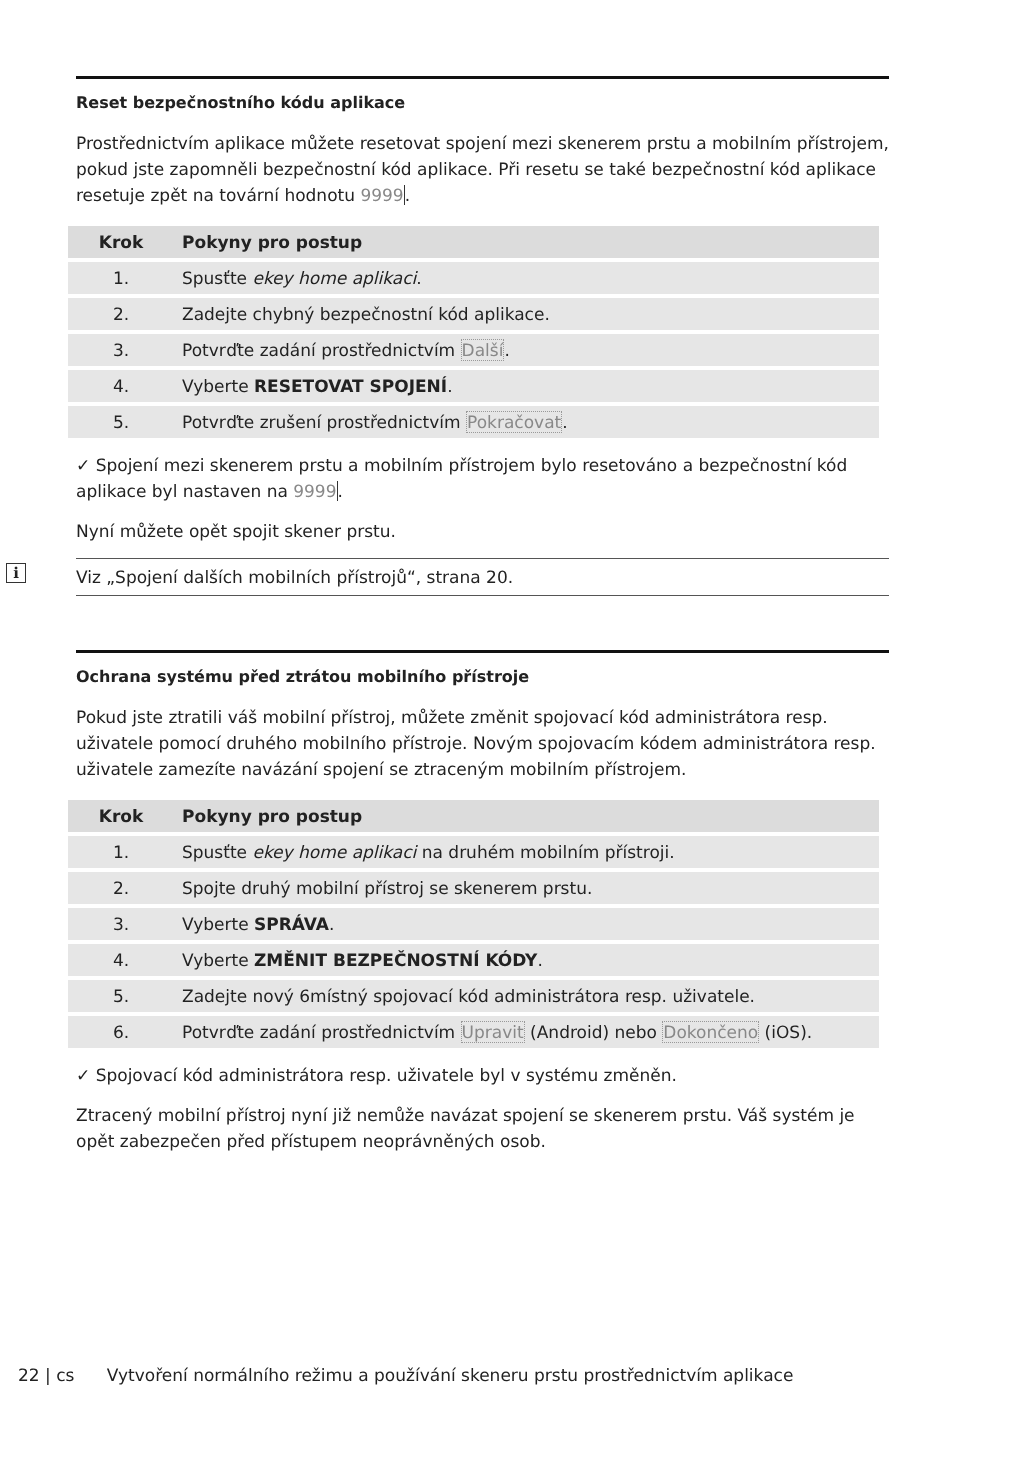Reset bezpečnostního kódu aplikace
Prostřednictvím aplikace můžete resetovat spojení mezi skenerem prstu a mobilním přístrojem, pokud jste zapomněli bezpečnostní kód aplikace. Při resetu se také bezpečnostní kód aplikace resetuje zpět na tovární hodnotu 9999.
| Krok | Pokyny pro postup |
| --- | --- |
| 1. | Spusťte ekey home aplikaci . |
| 2. | Zadejte chybný bezpečnostní kód aplikace. |
| 3. | Potvrďte zadání prostřednictvím Další . |
| 4. | Vyberte RESETOVAT SPOJENÍ . |
| 5. | Potvrďte zrušení prostřednictvím Pokračovat . |
✓ Spojení mezi skenerem prstu a mobilním přístrojem bylo resetováno a bezpečnostní kód aplikace byl nastaven na 9999.
Nyní můžete opět spojit skener prstu.
i Viz „Spojení dalších mobilních přístrojů“, strana 20.
Ochrana systému před ztrátou mobilního přístroje
Pokud jste ztratili váš mobilní přístroj, můžete změnit spojovací kód administrátora resp. uživatele pomocí druhého mobilního přístroje. Novým spojovacím kódem administrátora resp. uživatele zamezíte navázání spojení se ztraceným mobilním přístrojem.
| Krok | Pokyny pro postup |
| --- | --- |
| 1. | Spusťte ekey home aplikaci na druhém mobilním přístroji. |
| 2. | Spojte druhý mobilní přístroj se skenerem prstu. |
| 3. | Vyberte SPRÁVA . |
| 4. | Vyberte ZMĚNIT BEZPEČNOSTNÍ KÓDY . |
| 5. | Zadejte nový 6místný spojovací kód administrátora resp. uživatele. |
| 6. | Potvrďte zadání prostřednictvím Upravit (Android) nebo Dokončeno (iOS). |
✓ Spojovací kód administrátora resp. uživatele byl v systému změněn.
Ztracený mobilní přístroj nyní již nemůže navázat spojení se skenerem prstu. Váš systém je opět zabezpečen před přístupem neoprávněných osob.
22 | cs Vytvoření normálního režimu a používání skeneru prstu prostřednictvím aplikace